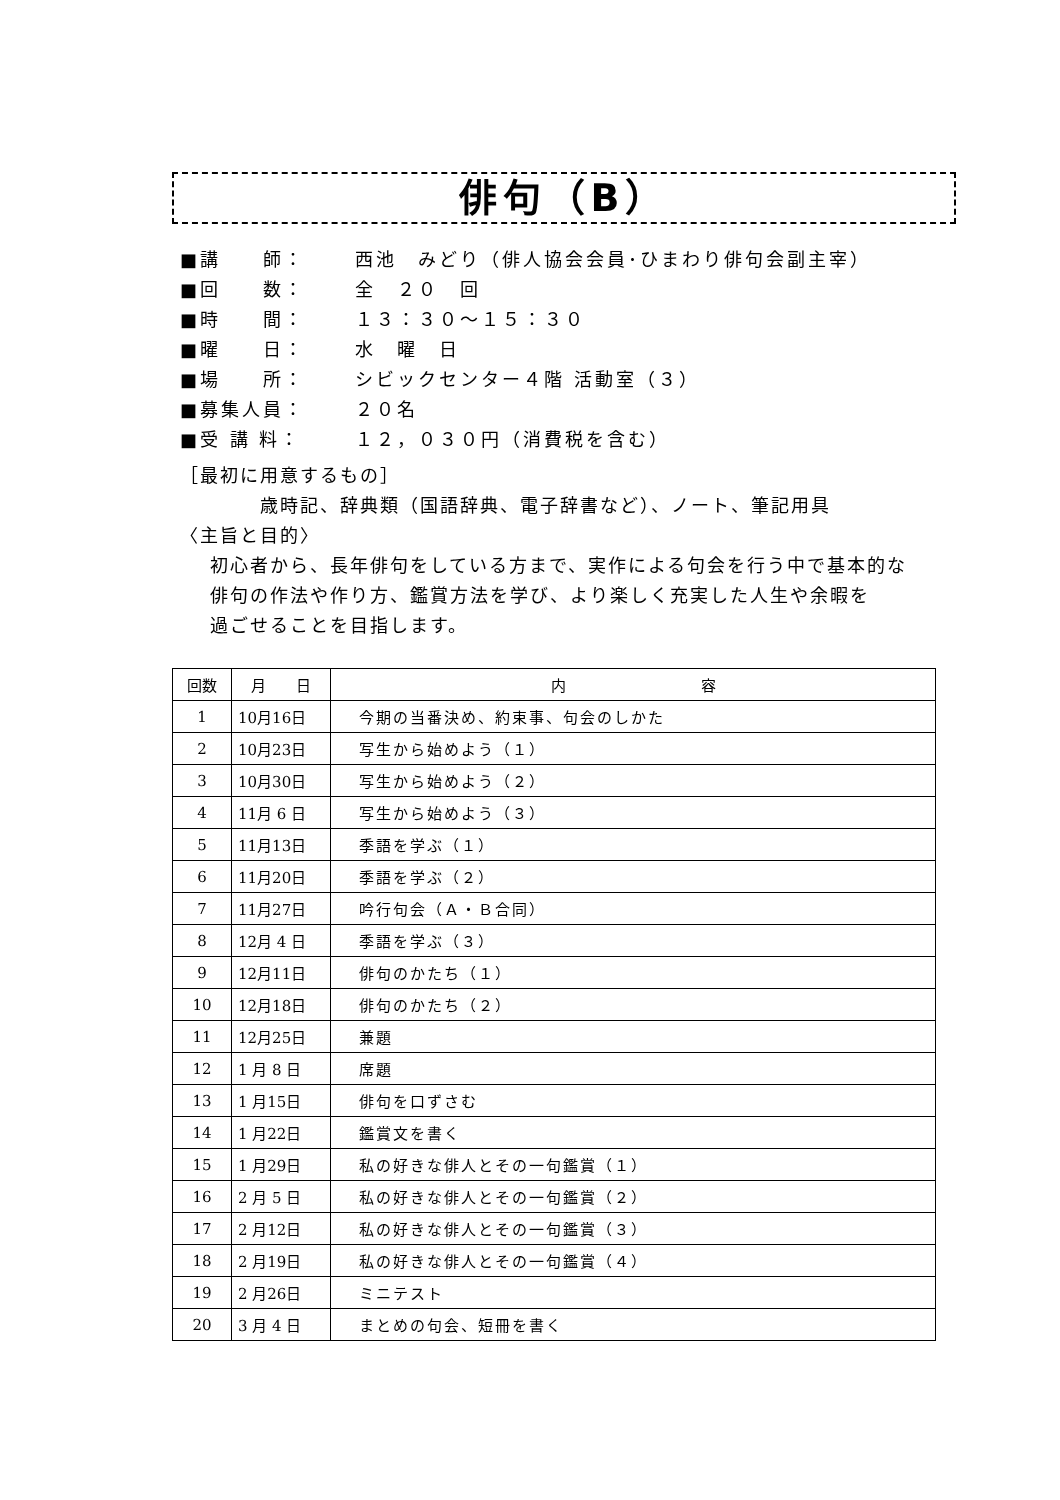俳句（B）
■講　　師： 西池　みどり（俳人協会会員･ひまわり俳句会副主宰）
■回　　数： 全　２０　回
■時　　間： １３：３０～１５：３０
■曜　　日： 水　曜　日
■場　　所： シビックセンター４階 活動室（３）
■募集人員： ２０名
■受 講 料： １２，０３０円（消費税を含む）
［最初に用意するもの］
歳時記、辞典類（国語辞典、電子辞書など）、ノート、筆記用具
〈主旨と目的〉
初心者から、長年俳句をしている方まで、実作による句会を行う中で基本的な
俳句の作法や作り方、鑑賞方法を学び、より楽しく充実した人生や余暇を
過ごせることを目指します。
| 回数 | 月 日 | 内 容 |
| --- | --- | --- |
| 1 | 10月16日 | 今期の当番決め、約束事、句会のしかた |
| 2 | 10月23日 | 写生から始めよう（１） |
| 3 | 10月30日 | 写生から始めよう（２） |
| 4 | 11月 6 日 | 写生から始めよう（３） |
| 5 | 11月13日 | 季語を学ぶ（１） |
| 6 | 11月20日 | 季語を学ぶ（２） |
| 7 | 11月27日 | 吟行句会（Ａ・Ｂ合同） |
| 8 | 12月 4 日 | 季語を学ぶ（３） |
| 9 | 12月11日 | 俳句のかたち（１） |
| 10 | 12月18日 | 俳句のかたち（２） |
| 11 | 12月25日 | 兼題 |
| 12 | 1 月 8 日 | 席題 |
| 13 | 1 月15日 | 俳句を口ずさむ |
| 14 | 1 月22日 | 鑑賞文を書く |
| 15 | 1 月29日 | 私の好きな俳人とその一句鑑賞（１） |
| 16 | 2 月 5 日 | 私の好きな俳人とその一句鑑賞（２） |
| 17 | 2 月12日 | 私の好きな俳人とその一句鑑賞（３） |
| 18 | 2 月19日 | 私の好きな俳人とその一句鑑賞（４） |
| 19 | 2 月26日 | ミニテスト |
| 20 | 3 月 4 日 | まとめの句会、短冊を書く |